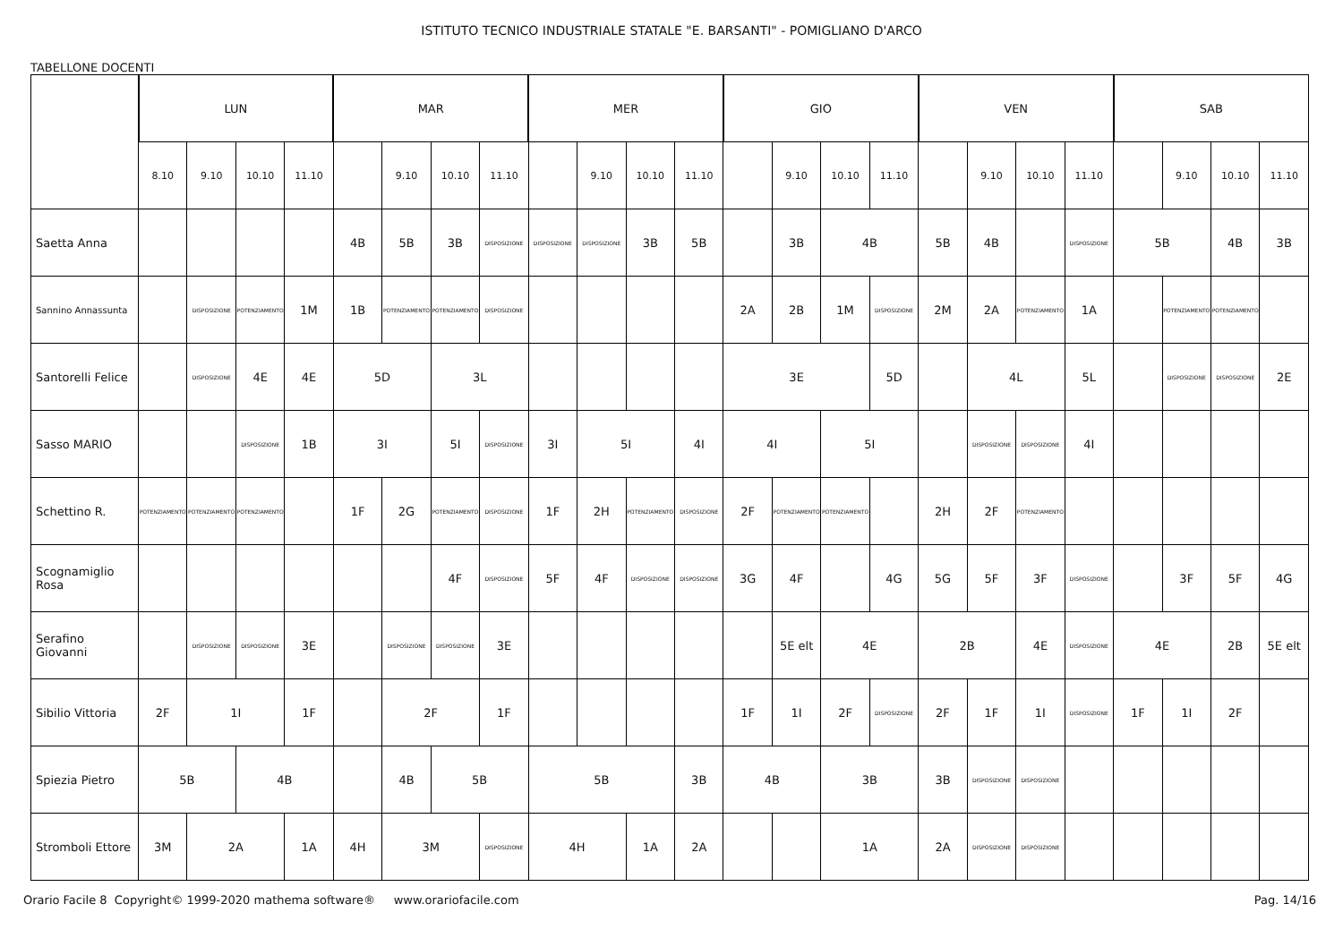ISTITUTO TECNICO INDUSTRIALE STATALE "E. BARSANTI" - POMIGLIANO D'ARCO
TABELLONE DOCENTI
| | LUN | | | | MAR | | | | MER | | | | GIO | | | | VEN | | | | SAB | | | |
| --- | --- | --- | --- | --- | --- | --- | --- | --- | --- | --- | --- | --- | --- | --- | --- | --- | --- | --- | --- | --- | --- | --- | --- | --- |
| | 8.10 | 9.10 | 10.10 | 11.10 | | 9.10 | 10.10 | 11.10 | | 9.10 | 10.10 | 11.10 | | 9.10 | 10.10 | 11.10 | | 9.10 | 10.10 | 11.10 | | 9.10 | 10.10 | 11.10 |
| Saetta Anna | | | | | 4B | 5B | 3B | DISPOSIZIONE | DISPOSIZIONE | DISPOSIZIONE | 3B | 5B | | 3B | 4B | | 5B | 4B | | DISPOSIZIONE | 5B | | 4B | 3B |
| Sannino Annassunta | | DISPOSIZIONE | POTENZIAMENTO | 1M | 1B | POTENZIAMENTO | POTENZIAMENTO | DISPOSIZIONE | | | | | 2A | 2B | 1M | DISPOSIZIONE | 2M | 2A | POTENZIAMENTO | 1A | | POTENZIAMENTO | POTENZIAMENTO | |
| Santorelli Felice | | DISPOSIZIONE | 4E | 4E | 5D | | 3L | | | | | | 3E | | | 5D | | 4L | | 5L | | DISPOSIZIONE | DISPOSIZIONE | 2E |
| Sasso MARIO | | | DISPOSIZIONE | 1B | 3I | | 5I | DISPOSIZIONE | 3I | 5I | | 4I | 4I | | 5I | | | DISPOSIZIONE | DISPOSIZIONE | 4I | | | | |
| Schettino R. | POTENZIAMENTO | POTENZIAMENTO | POTENZIAMENTO | | 1F | 2G | POTENZIAMENTO | DISPOSIZIONE | 1F | 2H | POTENZIAMENTO | DISPOSIZIONE | 2F | POTENZIAMENTO | POTENZIAMENTO | | 2H | 2F | POTENZIAMENTO | | | | | |
| Scognamiglio Rosa | | | | | | | 4F | DISPOSIZIONE | 5F | 4F | DISPOSIZIONE | DISPOSIZIONE | 3G | 4F | | 4G | 5G | 5F | 3F | DISPOSIZIONE | | 3F | 5F | 4G |
| Serafino Giovanni | | DISPOSIZIONE | DISPOSIZIONE | 3E | | DISPOSIZIONE | DISPOSIZIONE | 3E | | | | | | 5E elt | 4E | | 2B | | 4E | DISPOSIZIONE | 4E | | 2B | 5E elt |
| Sibilio Vittoria | 2F | 1I | | 1F | | 2F | | 1F | | | | | 1F | 1I | 2F | DISPOSIZIONE | 2F | 1F | 1I | DISPOSIZIONE | 1F | 1I | 2F | |
| Spiezia Pietro | 5B | | 4B | | | 4B | 5B | | 5B | | | 3B | 4B | | 3B | | 3B | DISPOSIZIONE | DISPOSIZIONE | | | | | |
| Stromboli Ettore | 3M | 2A | | 1A | 4H | 3M | | DISPOSIZIONE | 4H | | 1A | 2A | | | 1A | | 2A | DISPOSIZIONE | DISPOSIZIONE | | | | | |
Orario Facile 8 Copyright© 1999-2020 mathema software® www.orariofacile.com Pag. 14/16